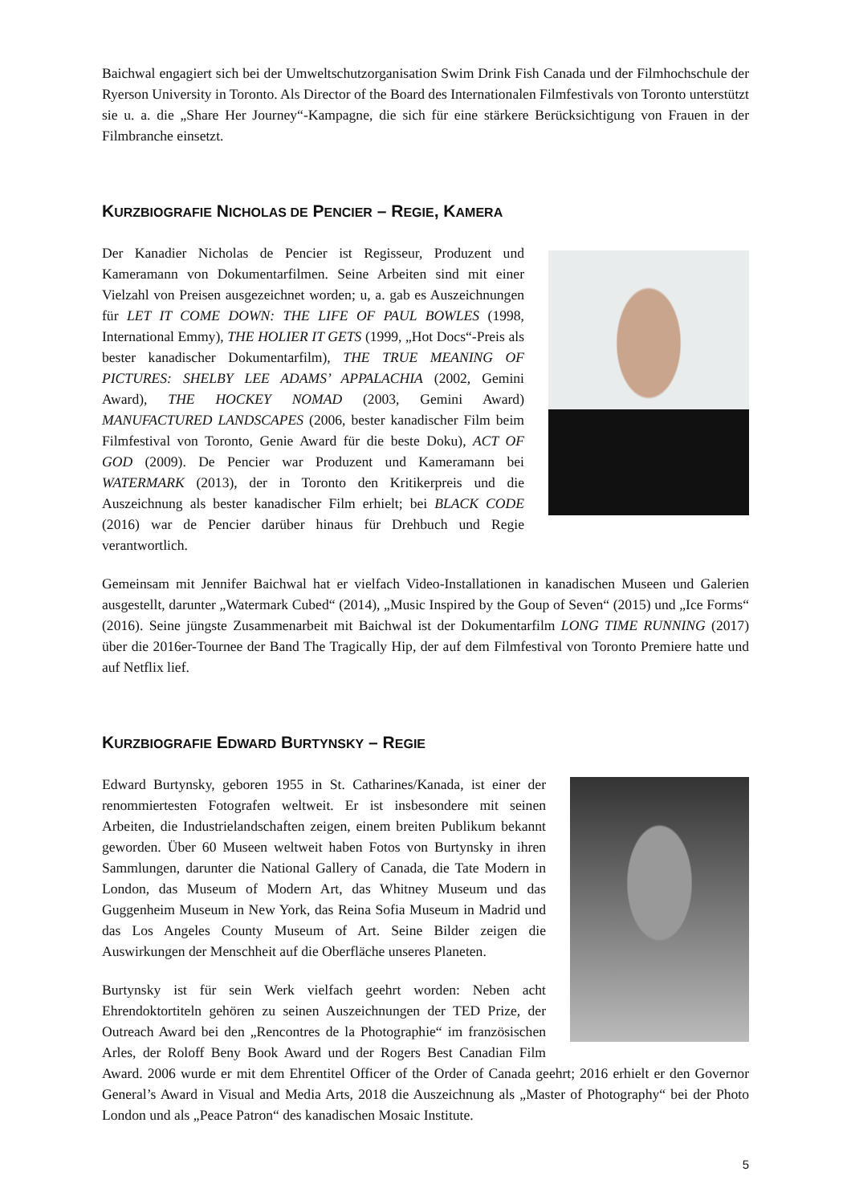Baichwal engagiert sich bei der Umweltschutzorganisation Swim Drink Fish Canada und der Filmhochschule der Ryerson University in Toronto. Als Director of the Board des Internationalen Filmfestivals von Toronto unterstützt sie u. a. die „Share Her Journey“-Kampagne, die sich für eine stärkere Berücksichtigung von Frauen in der Filmbranche einsetzt.
KURZBIOGRAFIE NICHOLAS DE PENCIER – REGIE, KAMERA
Der Kanadier Nicholas de Pencier ist Regisseur, Produzent und Kameramann von Dokumentarfilmen. Seine Arbeiten sind mit einer Vielzahl von Preisen ausgezeichnet worden; u, a. gab es Auszeichnungen für LET IT COME DOWN: THE LIFE OF PAUL BOWLES (1998, International Emmy), THE HOLIER IT GETS (1999, „Hot Docs“-Preis als bester kanadischer Dokumentarfilm), THE TRUE MEANING OF PICTURES: SHELBY LEE ADAMS’ APPALACHIA (2002, Gemini Award), THE HOCKEY NOMAD (2003, Gemini Award) MANUFACTURED LANDSCAPES (2006, bester kanadischer Film beim Filmfestival von Toronto, Genie Award für die beste Doku), ACT OF GOD (2009). De Pencier war Produzent und Kameramann bei WATERMARK (2013), der in Toronto den Kritikerpreis und die Auszeichnung als bester kanadischer Film erhielt; bei BLACK CODE (2016) war de Pencier darüber hinaus für Drehbuch und Regie verantwortlich.
Gemeinsam mit Jennifer Baichwal hat er vielfach Video-Installationen in kanadischen Museen und Galerien ausgestellt, darunter „Watermark Cubed“ (2014), „Music Inspired by the Goup of Seven“ (2015) und „Ice Forms“ (2016). Seine jüngste Zusammenarbeit mit Baichwal ist der Dokumentarfilm LONG TIME RUNNING (2017) über die 2016er-Tournee der Band The Tragically Hip, der auf dem Filmfestival von Toronto Premiere hatte und auf Netflix lief.
KURZBIOGRAFIE EDWARD BURTYNSKY – REGIE
Edward Burtynsky, geboren 1955 in St. Catharines/Kanada, ist einer der renommiertesten Fotografen weltweit. Er ist insbesondere mit seinen Arbeiten, die Industrielandschaften zeigen, einem breiten Publikum bekannt geworden. Über 60 Museen weltweit haben Fotos von Burtynsky in ihren Sammlungen, darunter die National Gallery of Canada, die Tate Modern in London, das Museum of Modern Art, das Whitney Museum und das Guggenheim Museum in New York, das Reina Sofia Museum in Madrid und das Los Angeles County Museum of Art. Seine Bilder zeigen die Auswirkungen der Menschheit auf die Oberfläche unseres Planeten.
Burtynsky ist für sein Werk vielfach geehrt worden: Neben acht Ehrendoktortiteln gehören zu seinen Auszeichnungen der TED Prize, der Outreach Award bei den „Rencontres de la Photographie“ im französischen Arles, der Roloff Beny Book Award und der Rogers Best Canadian Film Award. 2006 wurde er mit dem Ehrentitel Officer of the Order of Canada geehrt; 2016 erhielt er den Governor General’s Award in Visual and Media Arts, 2018 die Auszeichnung als „Master of Photography“ bei der Photo London und als „Peace Patron“ des kanadischen Mosaic Institute.
5